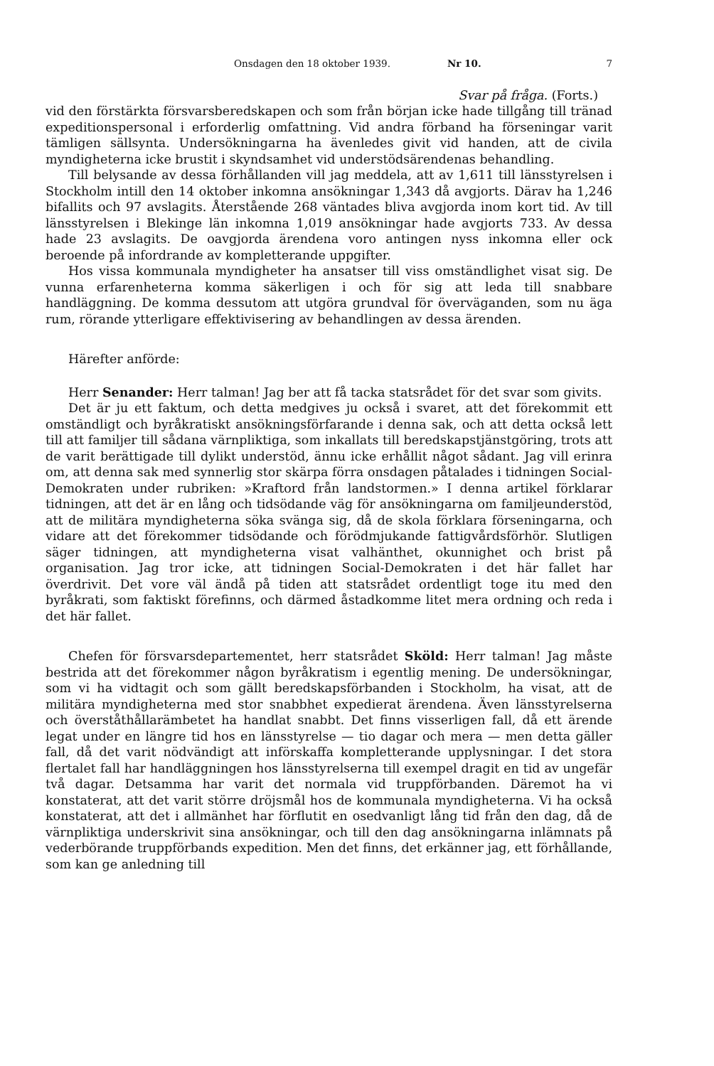Onsdagen den 18 oktober 1939. Nr 10. 7
Svar på fråga. (Forts.)
vid den förstärkta försvarsberedskapen och som från början icke hade tillgång till tränad expeditionspersonal i erforderlig omfattning. Vid andra förband ha förseningar varit tämligen sällsynta. Undersökningarna ha ävenledes givit vid handen, att de civila myndigheterna icke brustit i skyndsamhet vid understödsärendenas behandling.
Till belysande av dessa förhållanden vill jag meddela, att av 1,611 till länsstyrelsen i Stockholm intill den 14 oktober inkomna ansökningar 1,343 då avgjorts. Därav ha 1,246 bifallits och 97 avslagits. Återstående 268 väntades bliva avgjorda inom kort tid. Av till länsstyrelsen i Blekinge län inkomna 1,019 ansökningar hade avgjorts 733. Av dessa hade 23 avslagits. De oavgjorda ärendena voro antingen nyss inkomna eller ock beroende på infordrande av kompletterande uppgifter.
Hos vissa kommunala myndigheter ha ansatser till viss omständlighet visat sig. De vunna erfarenheterna komma säkerligen i och för sig att leda till snabbare handläggning. De komma dessutom att utgöra grundval för överväganden, som nu äga rum, rörande ytterligare effektivisering av behandlingen av dessa ärenden.
Härefter anförde:
Herr Senander: Herr talman! Jag ber att få tacka statsrådet för det svar som givits.
Det är ju ett faktum, och detta medgives ju också i svaret, att det förekommit ett omständligt och byråkratiskt ansökningsförfarande i denna sak, och att detta också lett till att familjer till sådana värnpliktiga, som inkallats till beredskapstjänstgöring, trots att de varit berättigade till dylikt understöd, ännu icke erhållit något sådant. Jag vill erinra om, att denna sak med synnerlig stor skärpa förra onsdagen påtalades i tidningen Social-Demokraten under rubriken: »Kraftord från landstormen.» I denna artikel förklarar tidningen, att det är en lång och tidsödande väg för ansökningarna om familjeunderstöd, att de militära myndigheterna söka svänga sig, då de skola förklara förseningarna, och vidare att det förekommer tidsödande och förödmjukande fattigvårdsförhör. Slutligen säger tidningen, att myndigheterna visat valhänthet, okunnighet och brist på organisation. Jag tror icke, att tidningen Social-Demokraten i det här fallet har överdrivit. Det vore väl ändå på tiden att statsrådet ordentligt toge itu med den byråkrati, som faktiskt förefinns, och därmed åstadkomme litet mera ordning och reda i det här fallet.
Chefen för försvarsdepartementet, herr statsrådet Sköld: Herr talman! Jag måste bestrida att det förekommer någon byråkratism i egentlig mening. De undersökningar, som vi ha vidtagit och som gällt beredskapsförbanden i Stockholm, ha visat, att de militära myndigheterna med stor snabbhet expedierat ärendena. Även länsstyrelserna och överståthållarämbetet ha handlat snabbt. Det finns visserligen fall, då ett ärende legat under en längre tid hos en länsstyrelse — tio dagar och mera — men detta gäller fall, då det varit nödvändigt att införskaffa kompletterande upplysningar. I det stora flertalet fall har handläggningen hos länsstyrelserna till exempel dragit en tid av ungefär två dagar. Detsamma har varit det normala vid truppförbanden. Däremot ha vi konstaterat, att det varit större dröjsmål hos de kommunala myndigheterna. Vi ha också konstaterat, att det i allmänhet har förflutit en osedvanligt lång tid från den dag, då de värnpliktiga underskrivit sina ansökningar, och till den dag ansökningarna inlämnats på vederbörande truppförbands expedition. Men det finns, det erkänner jag, ett förhållande, som kan ge anledning till